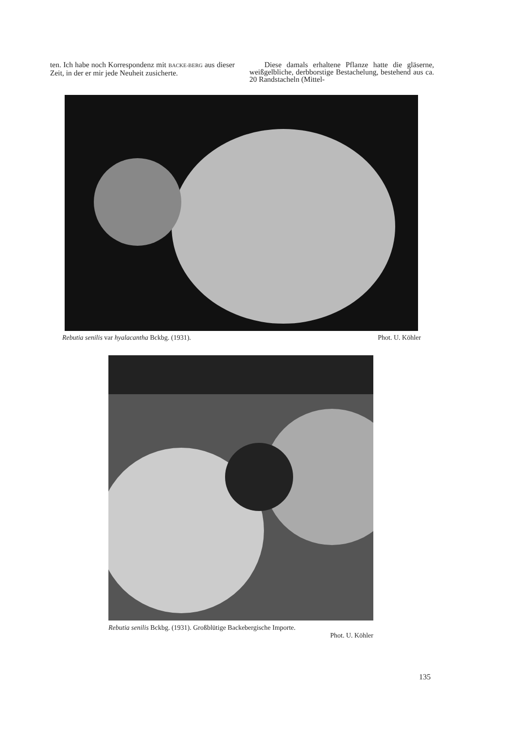ten. Ich habe noch Korrespondenz mit BACKE-BERG aus dieser Zeit, in der er mir jede Neuheit zusicherte.
Diese damals erhaltene Pflanze hatte die gläserne, weißgelbliche, derbborstige Bestachelung, bestehend aus ca. 20 Randstacheln (Mittel-
Rebutia senilis var hyalacantha Bckbg. (1931). Phot. U. Köhler
Rebutia senilis Bckbg. (1931). Großblütige Backebergische Importe.
Phot. U. Köhler
135